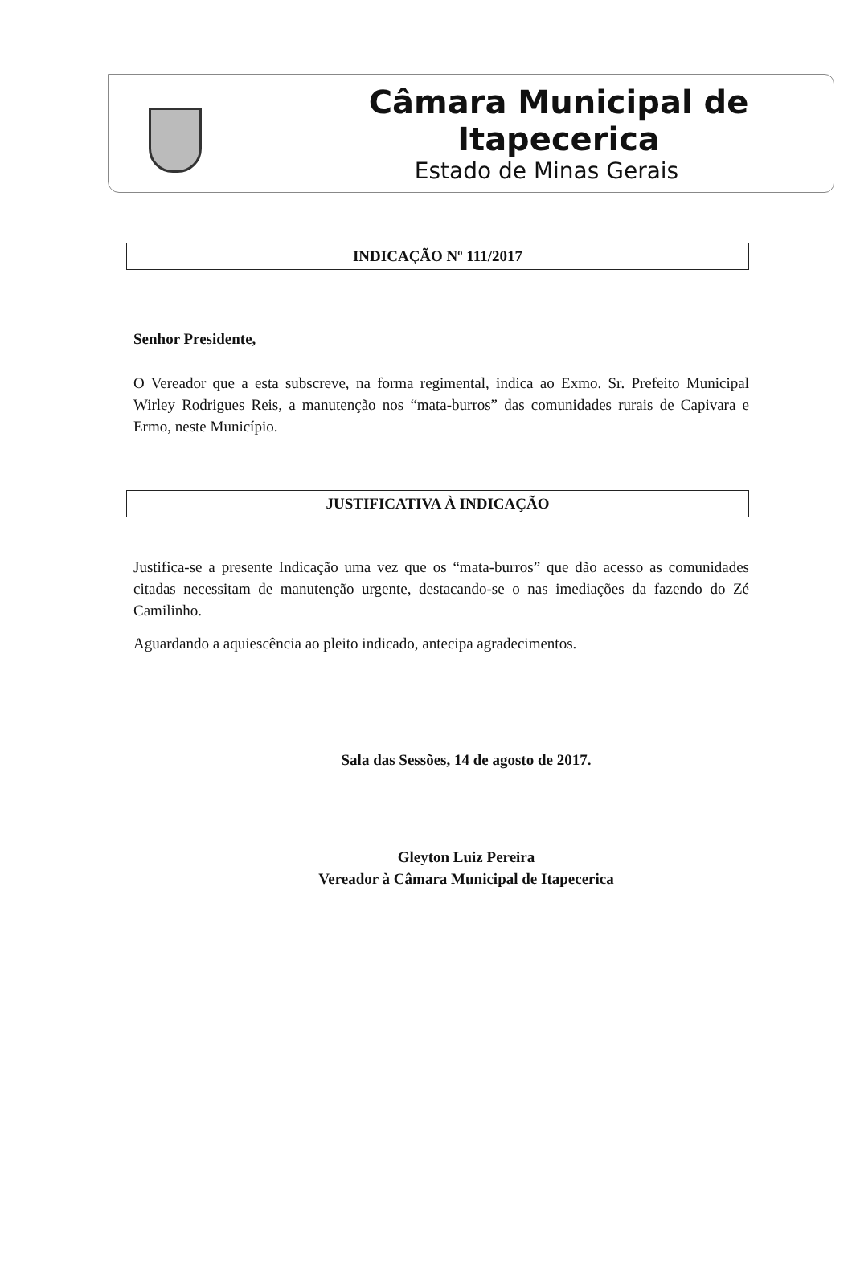Câmara Municipal de Itapecerica
Estado de Minas Gerais
INDICAÇÃO Nº 111/2017
Senhor Presidente,
O Vereador que a esta subscreve, na forma regimental, indica ao Exmo. Sr. Prefeito Municipal Wirley Rodrigues Reis, a manutenção nos “mata-burros” das comunidades rurais de Capivara e Ermo, neste Município.
JUSTIFICATIVA À INDICAÇÃO
Justifica-se a presente Indicação uma vez que os “mata-burros” que dão acesso as comunidades citadas necessitam de manutenção urgente, destacando-se o nas imediações da fazendo do Zé Camilinho.
Aguardando a aquiescência ao pleito indicado, antecipa agradecimentos.
Sala das Sessões, 14 de agosto de 2017.
Gleyton Luiz Pereira
Vereador à Câmara Municipal de Itapecerica